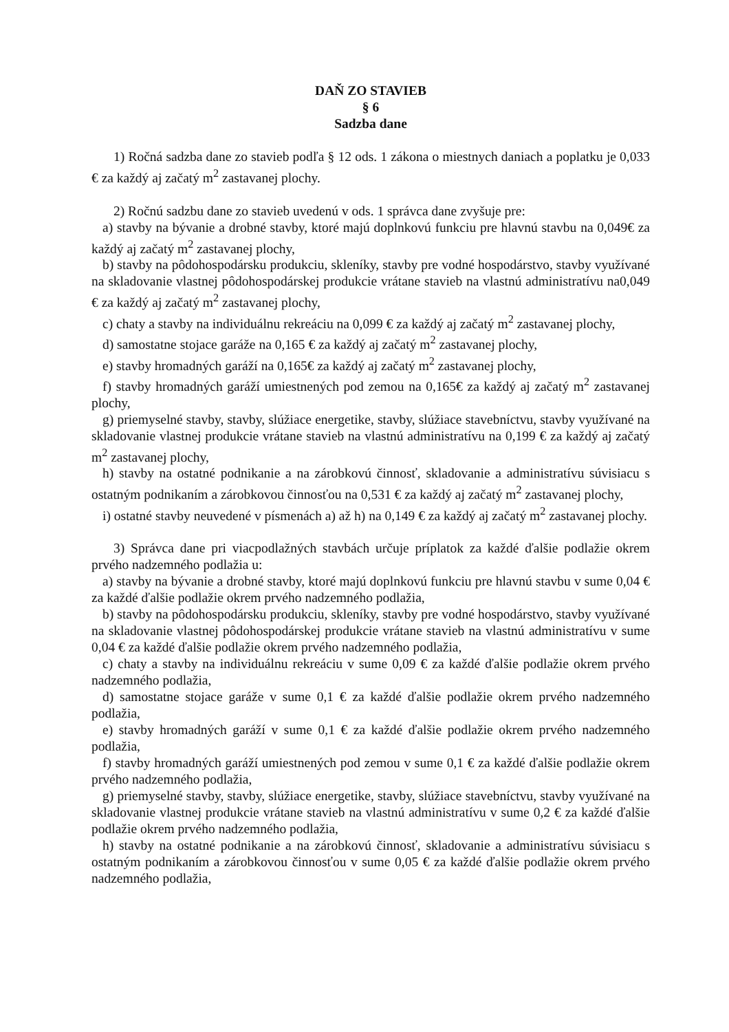DAŇ ZO STAVIEB
§ 6
Sadzba dane
1) Ročná sadzba dane zo stavieb podľa § 12 ods. 1 zákona o miestnych daniach a poplatku je 0,033 € za každý aj začatý m<sup>2</sup> zastavanej plochy.
2) Ročnú sadzbu dane zo stavieb uvedenú v ods. 1 správca dane zvyšuje pre:
a) stavby na bývanie a drobné stavby, ktoré majú doplnkovú funkciu pre hlavnú stavbu na 0,049€ za každý aj začatý m<sup>2</sup> zastavanej plochy,
b) stavby na pôdohospodársku produkciu, skleníky, stavby pre vodné hospodárstvo, stavby využívané na skladovanie vlastnej pôdohospodárskej produkcie vrátane stavieb na vlastnú administratívu na0,049 € za každý aj začatý m<sup>2</sup> zastavanej plochy,
c) chaty a stavby na individuálnu rekreáciu na 0,099 € za každý aj začatý m<sup>2</sup> zastavanej plochy,
d) samostatne stojace garáže na 0,165 € za každý aj začatý m<sup>2</sup> zastavanej plochy,
e) stavby hromadných garáží na 0,165€ za každý aj začatý m<sup>2</sup> zastavanej plochy,
f) stavby hromadných garáží umiestnených pod zemou na 0,165€ za každý aj začatý m<sup>2</sup> zastavanej plochy,
g) priemyselné stavby, stavby, slúžiace energetike, stavby, slúžiace stavebníctvu, stavby využívané na skladovanie vlastnej produkcie vrátane stavieb na vlastnú administratívu na 0,199 € za každý aj začatý m<sup>2</sup> zastavanej plochy,
h) stavby na ostatné podnikanie a na zárobkovú činnosť, skladovanie a administratívu súvisiacu s ostatným podnikaním a zárobkovou činnosťou na 0,531 € za každý aj začatý m<sup>2</sup> zastavanej plochy,
i) ostatné stavby neuvedené v písmenách a) až h) na 0,149 € za každý aj začatý m<sup>2</sup> zastavanej plochy.
3) Správca dane pri viacpodlažných stavbách určuje príplatok za každé ďalšie podlažie okrem prvého nadzemného podlažia u:
a) stavby na bývanie a drobné stavby, ktoré majú doplnkovú funkciu pre hlavnú stavbu v sume 0,04 € za každé ďalšie podlažie okrem prvého nadzemného podlažia,
b) stavby na pôdohospodársku produkciu, skleníky, stavby pre vodné hospodárstvo, stavby využívané na skladovanie vlastnej pôdohospodárskej produkcie vrátane stavieb na vlastnú administratívu v sume 0,04 € za každé ďalšie podlažie okrem prvého nadzemného podlažia,
c) chaty a stavby na individuálnu rekreáciu v sume 0,09 € za každé ďalšie podlažie okrem prvého nadzemného podlažia,
d) samostatne stojace garáže v sume 0,1 € za každé ďalšie podlažie okrem prvého nadzemného podlažia,
e) stavby hromadných garáží v sume 0,1 € za každé ďalšie podlažie okrem prvého nadzemného podlažia,
f) stavby hromadných garáží umiestnených pod zemou v sume 0,1 € za každé ďalšie podlažie okrem prvého nadzemného podlažia,
g) priemyselné stavby, stavby, slúžiace energetike, stavby, slúžiace stavebníctvu, stavby využívané na skladovanie vlastnej produkcie vrátane stavieb na vlastnú administratívu v sume 0,2 € za každé ďalšie podlažie okrem prvého nadzemného podlažia,
h) stavby na ostatné podnikanie a na zárobkovú činnosť, skladovanie a administratívu súvisiacu s ostatným podnikaním a zárobkovou činnosťou v sume 0,05 € za každé ďalšie podlažie okrem prvého nadzemného podlažia,